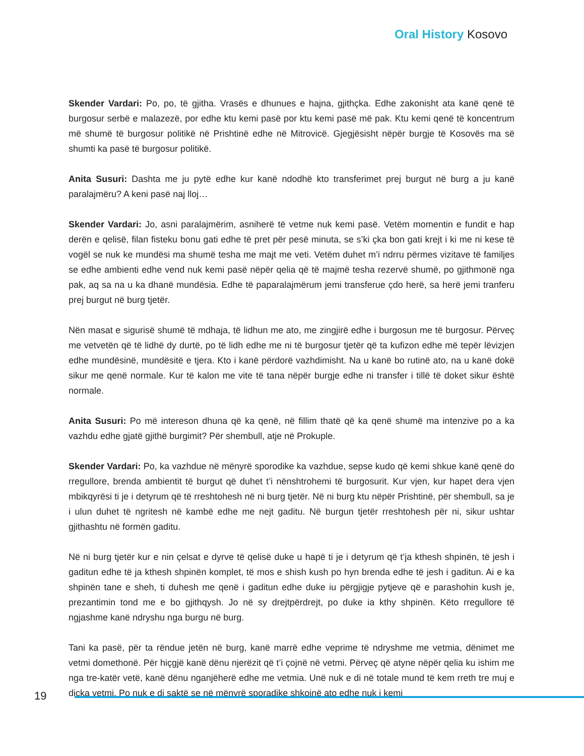Oral History Kosovo
Skender Vardari: Po, po, të gjitha. Vrasës e dhunues e hajna, gjithçka. Edhe zakonisht ata kanë qenë të burgosur serbë e malazezë, por edhe ktu kemi pasë por ktu kemi pasë më pak. Ktu kemi qenë të koncentrum më shumë të burgosur politikë në Prishtinë edhe në Mitrovicë. Gjegjësisht nëpër burgje të Kosovës ma së shumti ka pasë të burgosur politikë.
Anita Susuri: Dashta me ju pytë edhe kur kanë ndodhë kto transferimet prej burgut në burg a ju kanë paralajmëru? A keni pasë naj lloj…
Skender Vardari: Jo, asni paralajmërim, asniherë të vetme nuk kemi pasë. Vetëm momentin e fundit e hap derën e qelisë, filan fisteku bonu gati edhe të pret për pesë minuta, se s’ki çka bon gati krejt i ki me ni kese të vogël se nuk ke mundësi ma shumë tesha me majt me veti. Vetëm duhet m’i ndrru përmes vizitave të familjes se edhe ambienti edhe vend nuk kemi pasë nëpër qelia që të majmë tesha rezervë shumë, po gjithmonë nga pak, aq sa na u ka dhanë mundësia. Edhe të paparalajmërum jemi transferue çdo herë, sa herë jemi tranferu prej burgut në burg tjetër.
Nën masat e sigurisë shumë të mdhaja, të lidhun me ato, me zingjirë edhe i burgosun me të burgosur. Përveç me vetvetën që të lidhë dy durtë, po të lidh edhe me ni të burgosur tjetër që ta kufizon edhe më tepër lëvizjen edhe mundësinë, mundësitë e tjera. Kto i kanë përdorë vazhdimisht. Na u kanë bo rutinë ato, na u kanë dokë sikur me qenë normale. Kur të kalon me vite të tana nëpër burgje edhe ni transfer i tillë të doket sikur është normale.
Anita Susuri: Po më intereson dhuna që ka qenë, në fillim thatë që ka qenë shumë ma intenzive po a ka vazhdu edhe gjatë gjithë burgimit? Për shembull, atje në Prokuple.
Skender Vardari: Po, ka vazhdue në mënyrë sporodike ka vazhdue, sepse kudo që kemi shkue kanë qenë do rregullore, brenda ambientit të burgut që duhet t’i nënshtrohemi të burgosurit. Kur vjen, kur hapet dera vjen mbikqyrësi ti je i detyrum që të rreshtohesh në ni burg tjetër. Në ni burg ktu nëpër Prishtinë, për shembull, sa je i ulun duhet të ngritesh në kambë edhe me nejt gaditu. Në burgun tjetër rreshtohesh për ni, sikur ushtar gjithashtu në formën gaditu.
Në ni burg tjetër kur e nin çelsat e dyrve të qelisë duke u hapë ti je i detyrum që t’ja kthesh shpinën, të jesh i gaditun edhe të ja kthesh shpinën komplet, të mos e shish kush po hyn brenda edhe të jesh i gaditun. Ai e ka shpinën tane e sheh, ti duhesh me qenë i gaditun edhe duke iu përgjigje pytjeve që e parashohin kush je, prezantimin tond me e bo gjithqysh. Jo në sy drejtpërdrejt, po duke ia kthy shpinën. Këto rregullore të ngjashme kanë ndryshu nga burgu në burg.
Tani ka pasë, për ta rëndue jetën në burg, kanë marrë edhe veprime të ndryshme me vetmia, dënimet me vetmi domethonë. Për hiçgjë kanë dënu njerëzit që t’i çojnë në vetmi. Përveç që atyne nëpër qelia ku ishim me nga tre-katër vetë, kanë dënu nganjëherë edhe me vetmia. Unë nuk e di në totale mund të kem rreth tre muj e diçka vetmi. Po nuk e di saktë se në mënyrë sporadike shkojnë ato edhe nuk i kemi
19